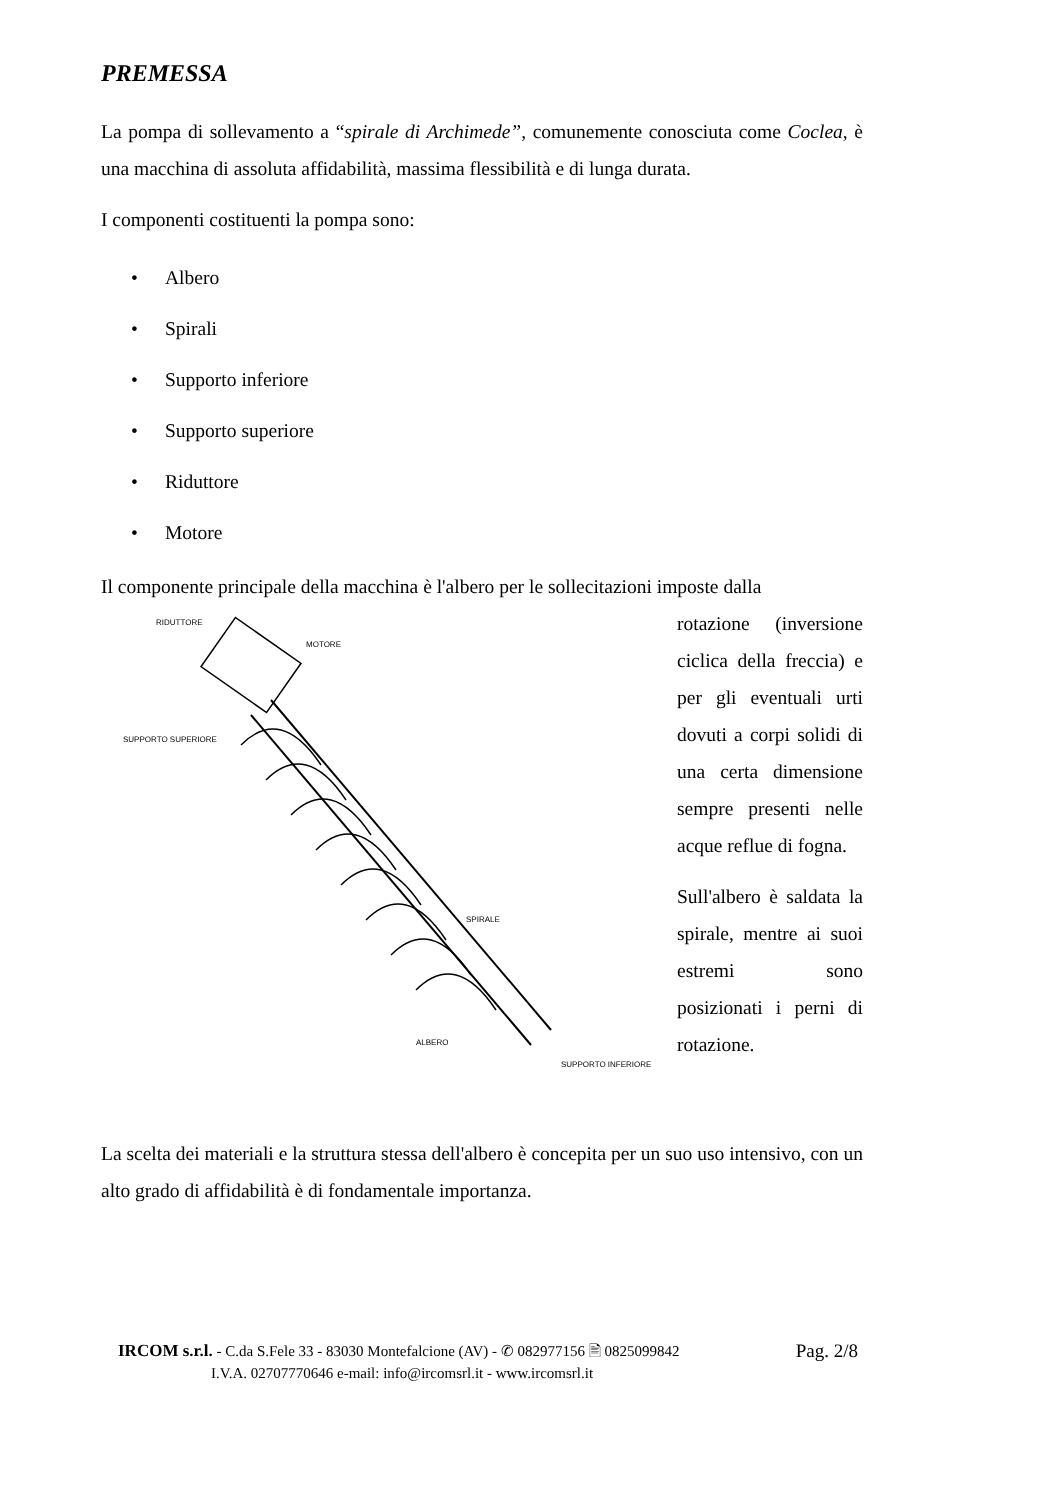PREMESSA
La pompa di sollevamento a “spirale di Archimede”, comunemente conosciuta come Coclea, è una macchina di assoluta affidabilità, massima flessibilità e di lunga durata.
I componenti costituenti la pompa sono:
• Albero
• Spirali
• Supporto inferiore
• Supporto superiore
• Riduttore
• Motore
Il componente principale della macchina è l'albero per le sollecitazioni imposte dalla
RIDUTTORE
MOTORE
SUPPORTO SUPERIORE
SPIRALE
ALBERO
SUPPORTO INFERIORE
rotazione (inversione ciclica della freccia) e per gli eventuali urti dovuti a corpi solidi di una certa dimensione sempre presenti nelle acque reflue di fogna.
Sull'albero è saldata la spirale, mentre ai suoi estremi sono posizionati i perni di rotazione.
La scelta dei materiali e la struttura stessa dell'albero è concepita per un suo uso intensivo, con un alto grado di affidabilità è di fondamentale importanza.
IRCOM s.r.l. - C.da S.Fele 33 - 83030 Montefalcione (AV) - ✆ 082977156 🖹 0825099842
I.V.A. 02707770646 e-mail: info@ircomsrl.it - www.ircomsrl.it
Pag. 2/8